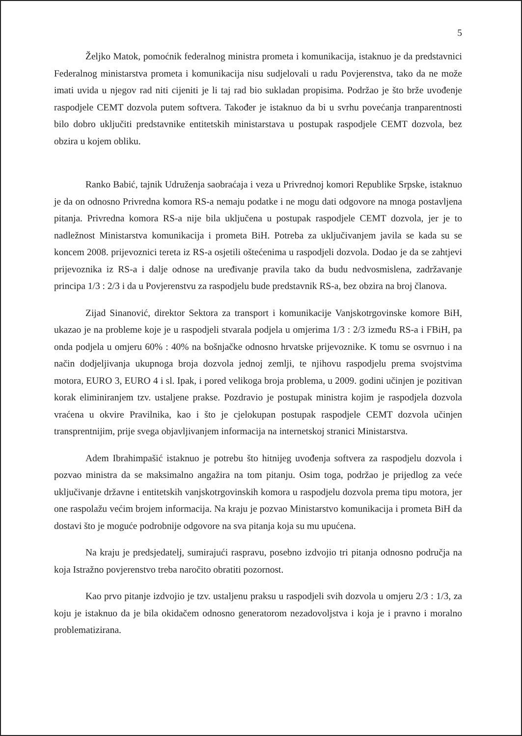5
Željko Matok, pomoćnik federalnog ministra prometa i komunikacija, istaknuo je da predstavnici Federalnog ministarstva prometa i komunikacija nisu sudjelovali u radu Povjerenstva, tako da ne može imati uvida u njegov rad niti cijeniti je li taj rad bio sukladan propisima. Podržao je što brže uvođenje raspodjele CEMT dozvola putem softvera. Također je istaknuo da bi u svrhu povećanja tranparentnosti bilo dobro uključiti predstavnike entitetskih ministarstava u postupak raspodjele CEMT dozvola, bez obzira u kojem obliku.
Ranko Babić, tajnik Udruženja saobraćaja i veza u Privrednoj komori Republike Srpske, istaknuo je da on odnosno Privredna komora RS-a nemaju podatke i ne mogu dati odgovore na mnoga postavljena pitanja. Privredna komora RS-a nije bila uključena u postupak raspodjele CEMT dozvola, jer je to nadležnost Ministarstva komunikacija i prometa BiH. Potreba za uključivanjem javila se kada su se koncem 2008. prijevoznici tereta iz RS-a osjetili oštećenima u raspodjeli dozvola. Dodao je da se zahtjevi prijevoznika iz RS-a i dalje odnose na uređivanje pravila tako da budu nedvosmislena, zadržavanje principa 1/3 : 2/3 i da u Povjerenstvu za raspodjelu bude predstavnik RS-a, bez obzira na broj članova.
Zijad Sinanović, direktor Sektora za transport i komunikacije Vanjskotrgovinske komore BiH, ukazao je na probleme koje je u raspodjeli stvarala podjela u omjerima 1/3 : 2/3 između RS-a i FBiH, pa onda podjela u omjeru 60% : 40% na bošnjačke odnosno hrvatske prijevoznike. K tomu se osvrnuo i na način dodjeljivanja ukupnoga broja dozvola jednoj zemlji, te njihovu raspodjelu prema svojstvima motora, EURO 3, EURO 4 i sl. Ipak, i pored velikoga broja problema, u 2009. godini učinjen je pozitivan korak eliminiranjem tzv. ustaljene prakse. Pozdravio je postupak ministra kojim je raspodjela dozvola vraćena u okvire Pravilnika, kao i što je cjelokupan postupak raspodjele CEMT dozvola učinjen transprentnijim, prije svega objavljivanjem informacija na internetskoj stranici Ministarstva.
Adem Ibrahimpašić istaknuo je potrebu što hitnijeg uvođenja softvera za raspodjelu dozvola i pozvao ministra da se maksimalno angažira na tom pitanju. Osim toga, podržao je prijedlog za veće uključivanje državne i entitetskih vanjskotrgovinskih komora u raspodjelu dozvola prema tipu motora, jer one raspolažu većim brojem informacija. Na kraju je pozvao Ministarstvo komunikacija i prometa BiH da dostavi što je moguće podrobnije odgovore na sva pitanja koja su mu upućena.
Na kraju je predsjedatelj, sumirajući raspravu, posebno izdvojio tri pitanja odnosno područja na koja Istražno povjerenstvo treba naročito obratiti pozornost.
Kao prvo pitanje izdvojio je tzv. ustaljenu praksu u raspodjeli svih dozvola u omjeru 2/3 : 1/3, za koju je istaknuo da je bila okidačem odnosno generatorom nezadovoljstva i koja je i pravno i moralno problematizirana.